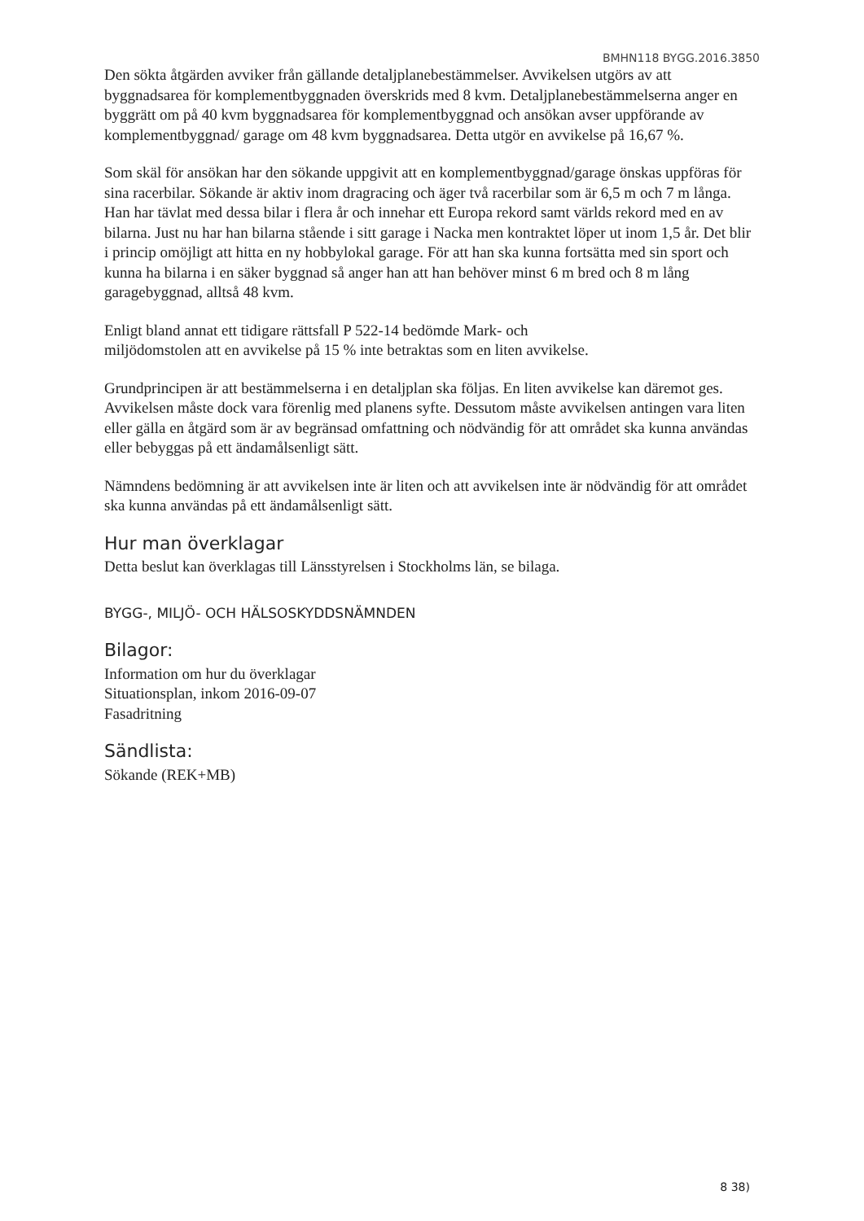BMHN118 BYGG.2016.3850
Den sökta åtgärden avviker från gällande detaljplanebestämmelser. Avvikelsen utgörs av att byggnadsarea för komplementbyggnaden överskrids med 8 kvm. Detaljplanebestämmelserna anger en byggrätt om på 40 kvm byggnadsarea för komplementbyggnad och ansökan avser uppförande av komplementbyggnad/ garage om 48 kvm byggnadsarea. Detta utgör en avvikelse på 16,67 %.
Som skäl för ansökan har den sökande uppgivit att en komplementbyggnad/garage önskas uppföras för sina racerbilar. Sökande är aktiv inom dragracing och äger två racerbilar som är 6,5 m och 7 m långa. Han har tävlat med dessa bilar i flera år och innehar ett Europa rekord samt världs rekord med en av bilarna. Just nu har han bilarna stående i sitt garage i Nacka men kontraktet löper ut inom 1,5 år. Det blir i princip omöjligt att hitta en ny hobbylokal garage. För att han ska kunna fortsätta med sin sport och kunna ha bilarna i en säker byggnad så anger han att han behöver minst 6 m bred och 8 m lång garagebyggnad, alltså 48 kvm.
Enligt bland annat ett tidigare rättsfall P 522-14 bedömde Mark- och
miljödomstolen att en avvikelse på 15 % inte betraktas som en liten avvikelse.
Grundprincipen är att bestämmelserna i en detaljplan ska följas. En liten avvikelse kan däremot ges. Avvikelsen måste dock vara förenlig med planens syfte. Dessutom måste avvikelsen antingen vara liten eller gälla en åtgärd som är av begränsad omfattning och nödvändig för att området ska kunna användas eller bebyggas på ett ändamålsenligt sätt.
Nämndens bedömning är att avvikelsen inte är liten och att avvikelsen inte är nödvändig för att området ska kunna användas på ett ändamålsenligt sätt.
Hur man överklagar
Detta beslut kan överklagas till Länsstyrelsen i Stockholms län, se bilaga.
BYGG-, MILJÖ- OCH HÄLSOSKYDDSNÄMNDEN
Bilagor:
Information om hur du överklagar
Situationsplan, inkom 2016-09-07
Fasadritning
Sändlista:
Sökande (REK+MB)
8 38)